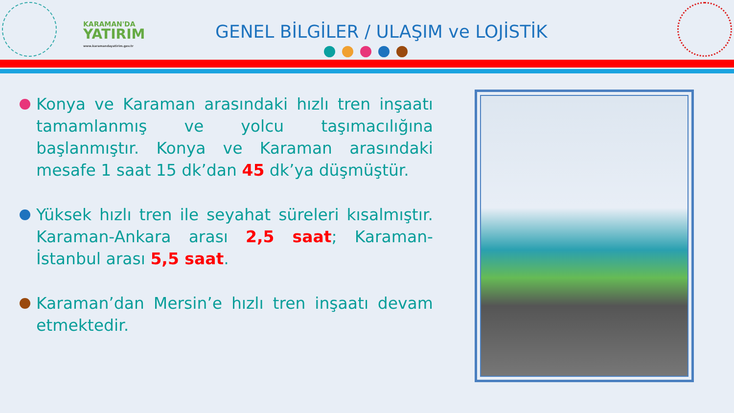KARAMAN'DA
YATIRIM
www.karamandayatirim.gov.tr
GENEL BİLGİLER / ULAŞIM ve LOJİSTİK
Konya ve Karaman arasındaki hızlı tren inşaatı tamamlanmış ve yolcu taşımacılığına başlanmıştır. Konya ve Karaman arasındaki mesafe 1 saat 15 dk’dan 45 dk’ya düşmüştür.
Yüksek hızlı tren ile seyahat süreleri kısalmıştır. Karaman-Ankara arası 2,5 saat; Karaman-İstanbul arası 5,5 saat.
Karaman’dan Mersin’e hızlı tren inşaatı devam etmektedir.